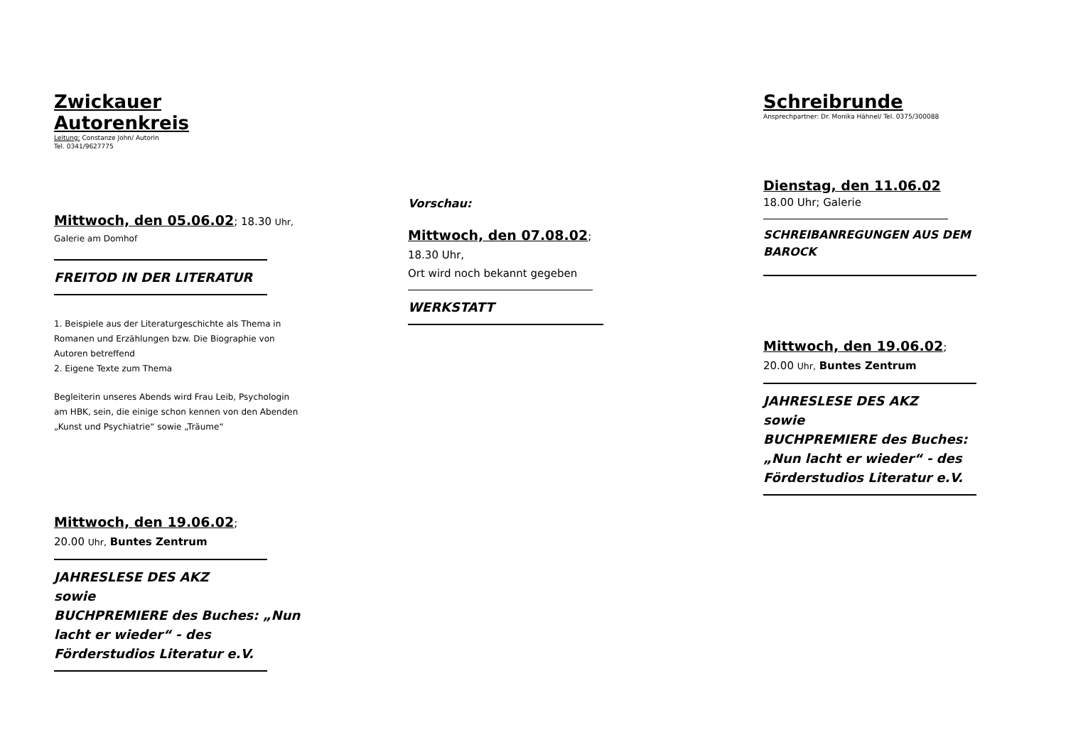Zwickauer Autorenkreis
Leitung: Constanze John/ Autorin
Tel. 0341/9627775
Mittwoch, den 05.06.02; 18.30 Uhr,
Galerie am Domhof
FREITOD IN DER LITERATUR
1. Beispiele aus der Literaturgeschichte als Thema in Romanen und Erzählungen bzw. Die Biographie von Autoren betreffend
2. Eigene Texte zum Thema
Begleiterin unseres Abends wird Frau Leib, Psychologin am HBK, sein, die einige schon kennen von den Abenden „Kunst und Psychiatrie“ sowie „Träume“
Mittwoch, den 19.06.02;
20.00 Uhr, Buntes Zentrum
JAHRESLESE DES AKZ
sowie
BUCHPREMIERE des Buches: „Nun lacht er wieder“ - des Förderstudios Literatur e.V.
Vorschau:
Mittwoch, den 07.08.02;
18.30 Uhr,
Ort wird noch bekannt gegeben
WERKSTATT
Schreibrunde
Ansprechpartner: Dr. Monika Hähnel/ Tel. 0375/300088
Dienstag, den 11.06.02
18.00 Uhr; Galerie
SCHREIBANREGUNGEN AUS DEM BAROCK
Mittwoch, den 19.06.02;
20.00 Uhr, Buntes Zentrum
JAHRESLESE DES AKZ
sowie
BUCHPREMIERE des Buches: „Nun lacht er wieder“ - des Förderstudios Literatur e.V.